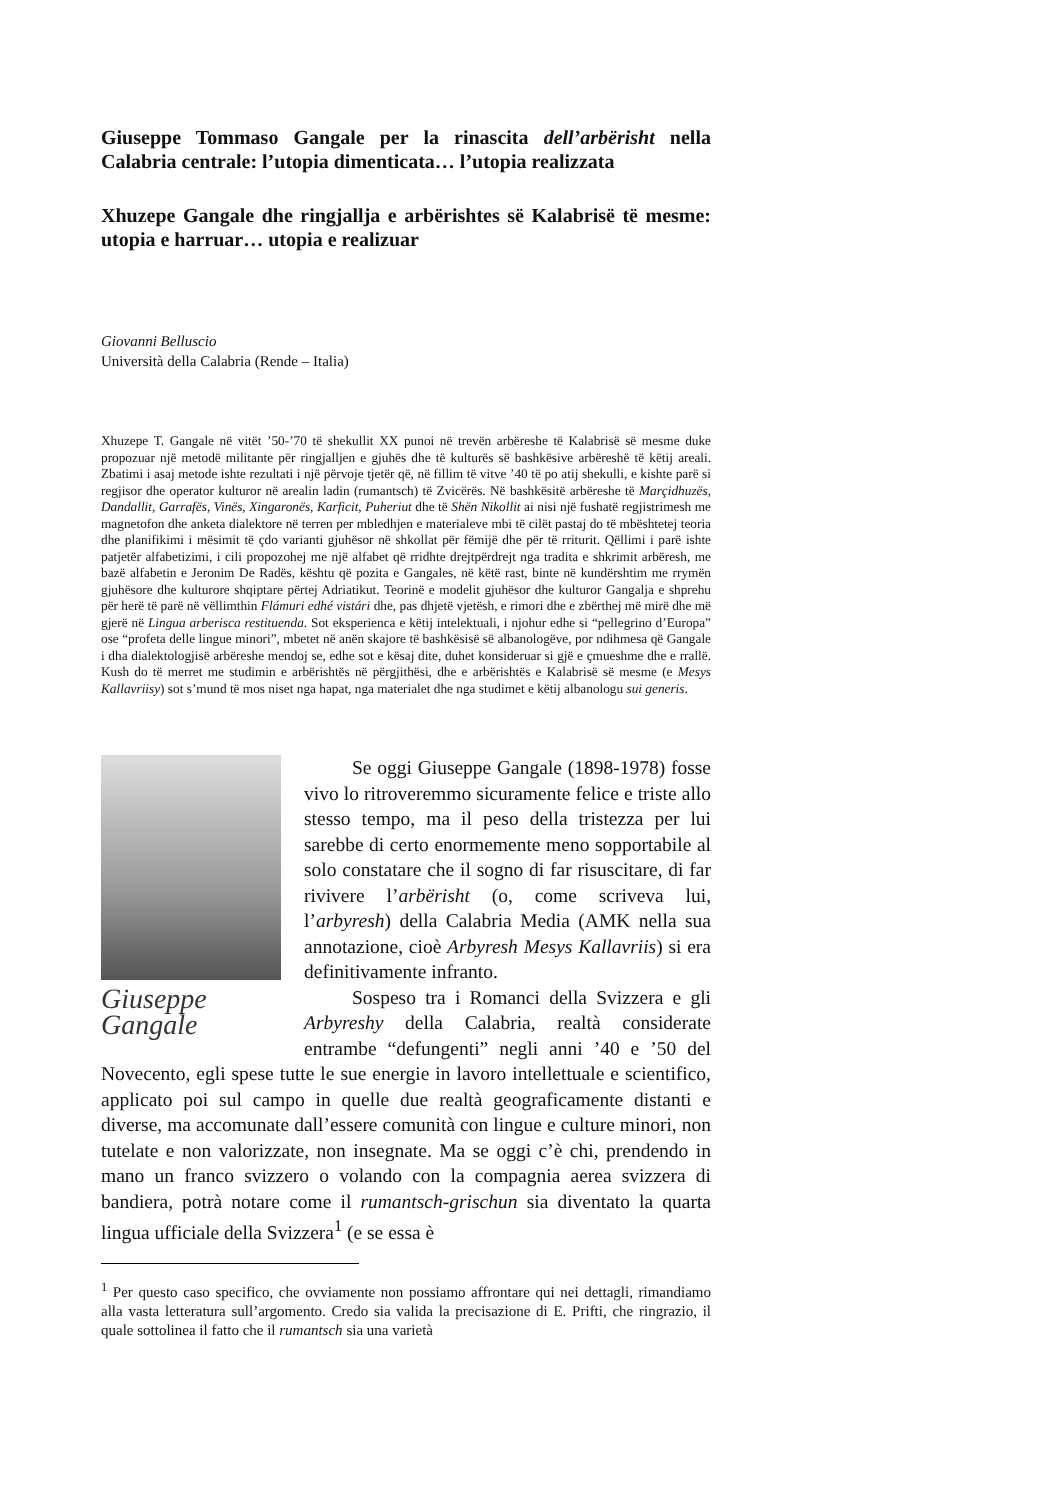Giuseppe Tommaso Gangale per la rinascita dell’arbërisht nella Calabria centrale: l’utopia dimenticata… l’utopia realizzata
Xhuzepe Gangale dhe ringjallja e arbërishtes së Kalabrisë të mesme: utopia e harruar… utopia e realizuar
Giovanni Belluscio
Università della Calabria (Rende – Italia)
Xhuzepe T. Gangale në vitët ’50-’70 të shekullit XX punoi në trevën arbëreshe të Kalabrisë së mesme duke propozuar një metodë militante për ringjalljen e gjuhës dhe të kulturës së bashkësive arbëreshë të këtij areali. Zbatimi i asaj metode ishte rezultati i një përvoje tjetër që, në fillim të vitve ’40 të po atij shekulli, e kishte parë si regjisor dhe operator kulturor në arealin ladin (rumantsch) të Zvicërës. Në bashkësitë arbëreshe të Marçidhuzës, Dandallit, Garrafës, Vinës, Xingaronës, Karficit, Puheriut dhe të Shën Nikollit ai nisi një fushatë regjistrimesh me magnetofon dhe anketa dialektore në terren per mbledhjen e materialeve mbi të cilët pastaj do të mbështetej teoria dhe planifikimi i mësimit të çdo varianti gjuhësor në shkollat për fëmijë dhe për të rriturit. Qëllimi i parë ishte patjetër alfabetizimi, i cili propozohej me një alfabet që rridhte drejtpërdrejt nga tradita e shkrimit arbëresh, me bazë alfabetin e Jeronim De Radës, kështu që pozita e Gangales, në këtë rast, binte në kundërshtim me rrymën gjuhësore dhe kulturore shqiptare përtej Adriatikut. Teorinë e modelit gjuhësor dhe kulturor Gangalja e shprehu për herë të parë në vëllimthin Flámuri edhé vistári dhe, pas dhjetë vjetësh, e rimori dhe e zbërthej më mirë dhe më gjerë në Lingua arberisca restituenda. Sot eksperienca e këtij intelektuali, i njohur edhe si “pellegrino d’Europa” ose “profeta delle lingue minori”, mbetet në anën skajore të bashkësisë së albanologëve, por ndihmesa që Gangale i dha dialektologjisë arbëreshe mendoj se, edhe sot e kësaj dite, duhet konsideruar si gjë e çmueshme dhe e rrallë. Kush do të merret me studimin e arbërishtës në përgjithësi, dhe e arbërishtës e Kalabrisë së mesme (e Mesys Kallavriisy) sot s’mund të mos niset nga hapat, nga materialet dhe nga studimet e këtij albanologu sui generis.
Giuseppe Gangale
Se oggi Giuseppe Gangale (1898-1978) fosse vivo lo ritroveremmo sicuramente felice e triste allo stesso tempo, ma il peso della tristezza per lui sarebbe di certo enormemente meno sopportabile al solo constatare che il sogno di far risuscitare, di far rivivere l’arbërisht (o, come scriveva lui, l’arbyresh) della Calabria Media (AMK nella sua annotazione, cioè Arbyresh Mesys Kallavriis) si era definitivamente infranto.
Sospeso tra i Romanci della Svizzera e gli Arbyreshy della Calabria, realtà considerate entrambe “defungenti” negli anni ’40 e ’50 del Novecento, egli spese tutte le sue energie in lavoro intellettuale e scientifico, applicato poi sul campo in quelle due realtà geograficamente distanti e diverse, ma accomunate dall’essere comunità con lingue e culture minori, non tutelate e non valorizzate, non insegnate. Ma se oggi c’è chi, prendendo in mano un franco svizzero o volando con la compagnia aerea svizzera di bandiera, potrà notare come il rumantsch-grischun sia diventato la quarta lingua ufficiale della Svizzera<sup>1</sup> (e se essa è
<sup>1</sup> Per questo caso specifico, che ovviamente non possiamo affrontare qui nei dettagli, rimandiamo alla vasta letteratura sull’argomento. Credo sia valida la precisazione di E. Prifti, che ringrazio, il quale sottolinea il fatto che il rumantsch sia una varietà